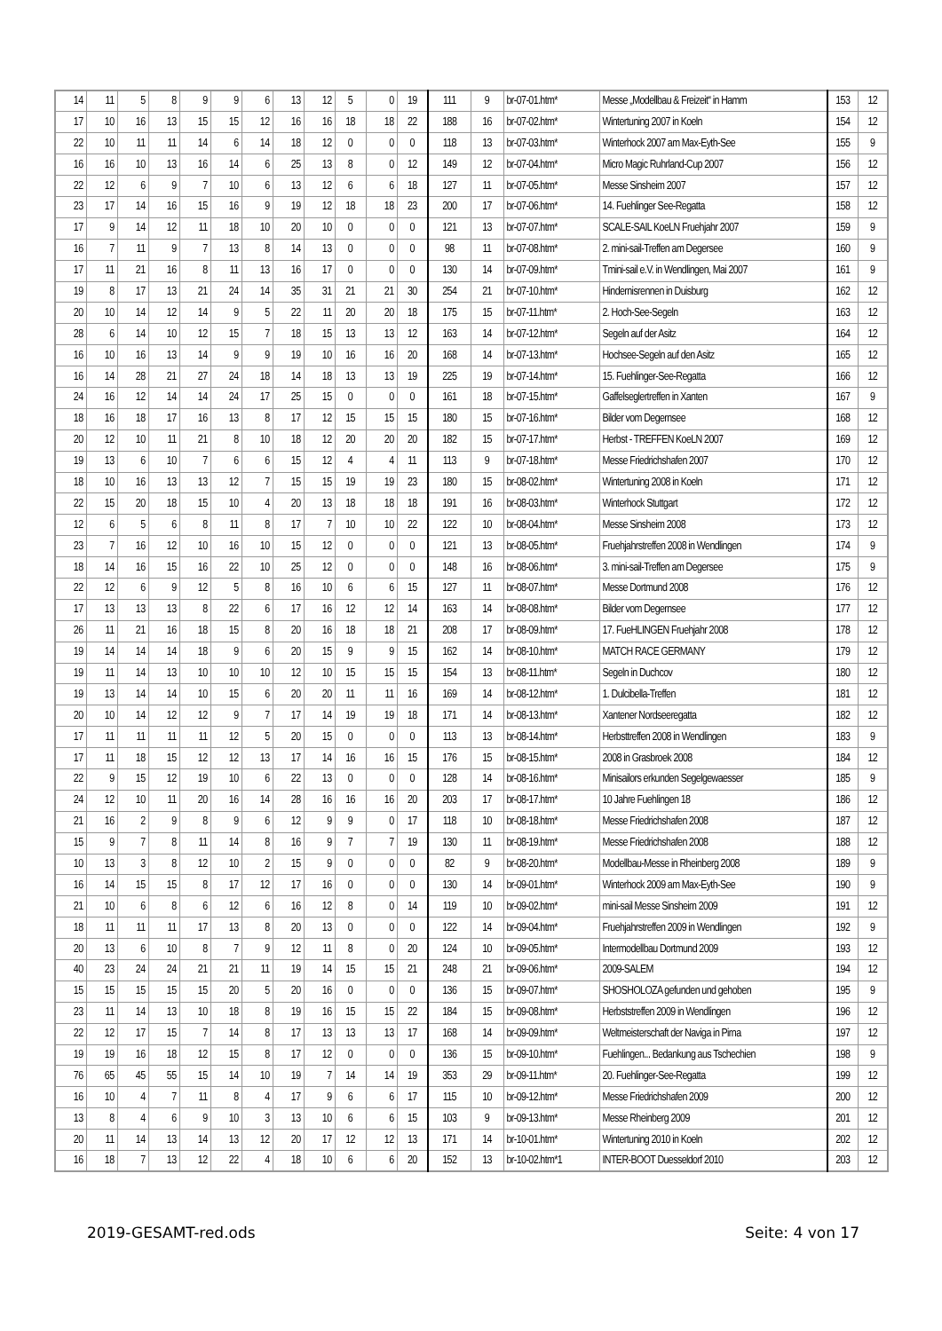| 14 | 11 | 5 | 8 | 9 | 9 | 6 | 13 | 12 | 5 | 0 | 19 | 111 | 9 | br-07-01.htm* | Messe „Modellbau & Freizeit“ in Hamm | 153 | 12 |
| 17 | 10 | 16 | 13 | 15 | 15 | 12 | 16 | 16 | 18 | 18 | 22 | 188 | 16 | br-07-02.htm* | Wintertuning 2007 in Koeln | 154 | 12 |
| 22 | 10 | 11 | 11 | 14 | 6 | 14 | 18 | 12 | 0 | 0 | 0 | 118 | 13 | br-07-03.htm* | Winterhock 2007 am Max-Eyth-See | 155 | 9 |
| 16 | 16 | 10 | 13 | 16 | 14 | 6 | 25 | 13 | 8 | 0 | 12 | 149 | 12 | br-07-04.htm* | Micro Magic Ruhrland-Cup 2007 | 156 | 12 |
| 22 | 12 | 6 | 9 | 7 | 10 | 6 | 13 | 12 | 6 | 6 | 18 | 127 | 11 | br-07-05.htm* | Messe Sinsheim 2007 | 157 | 12 |
| 23 | 17 | 14 | 16 | 15 | 16 | 9 | 19 | 12 | 18 | 18 | 23 | 200 | 17 | br-07-06.htm* | 14. Fuehlinger See-Regatta | 158 | 12 |
| 17 | 9 | 14 | 12 | 11 | 18 | 10 | 20 | 10 | 0 | 0 | 0 | 121 | 13 | br-07-07.htm* | SCALE-SAIL KoeLN Fruehjahr 2007 | 159 | 9 |
| 16 | 7 | 11 | 9 | 7 | 13 | 8 | 14 | 13 | 0 | 0 | 0 | 98 | 11 | br-07-08.htm* | 2. mini-sail-Treffen am Degersee | 160 | 9 |
| 17 | 11 | 21 | 16 | 8 | 11 | 13 | 16 | 17 | 0 | 0 | 0 | 130 | 14 | br-07-09.htm* | Tmini-sail e.V. in Wendlingen, Mai 2007 | 161 | 9 |
| 19 | 8 | 17 | 13 | 21 | 24 | 14 | 35 | 31 | 21 | 21 | 30 | 254 | 21 | br-07-10.htm* | Hindernisrennen in Duisburg | 162 | 12 |
| 20 | 10 | 14 | 12 | 14 | 9 | 5 | 22 | 11 | 20 | 20 | 18 | 175 | 15 | br-07-11.htm* | 2. Hoch-See-Segeln | 163 | 12 |
| 28 | 6 | 14 | 10 | 12 | 15 | 7 | 18 | 15 | 13 | 13 | 12 | 163 | 14 | br-07-12.htm* | Segeln auf der Asitz | 164 | 12 |
| 16 | 10 | 16 | 13 | 14 | 9 | 9 | 19 | 10 | 16 | 16 | 20 | 168 | 14 | br-07-13.htm* | Hochsee-Segeln auf den Asitz | 165 | 12 |
| 16 | 14 | 28 | 21 | 27 | 24 | 18 | 14 | 18 | 13 | 13 | 19 | 225 | 19 | br-07-14.htm* | 15. Fuehlinger-See-Regatta | 166 | 12 |
| 24 | 16 | 12 | 14 | 14 | 24 | 17 | 25 | 15 | 0 | 0 | 0 | 161 | 18 | br-07-15.htm* | Gaffelseglertreffen in Xanten | 167 | 9 |
| 18 | 16 | 18 | 17 | 16 | 13 | 8 | 17 | 12 | 15 | 15 | 15 | 180 | 15 | br-07-16.htm* | Bilder vom Degernsee | 168 | 12 |
| 20 | 12 | 10 | 11 | 21 | 8 | 10 | 18 | 12 | 20 | 20 | 20 | 182 | 15 | br-07-17.htm* | Herbst - TREFFEN KoeLN 2007 | 169 | 12 |
| 19 | 13 | 6 | 10 | 7 | 6 | 6 | 15 | 12 | 4 | 4 | 11 | 113 | 9 | br-07-18.htm* | Messe Friedrichshafen 2007 | 170 | 12 |
| 18 | 10 | 16 | 13 | 13 | 12 | 7 | 15 | 15 | 19 | 19 | 23 | 180 | 15 | br-08-02.htm* | Wintertuning 2008 in Koeln | 171 | 12 |
| 22 | 15 | 20 | 18 | 15 | 10 | 4 | 20 | 13 | 18 | 18 | 18 | 191 | 16 | br-08-03.htm* | Winterhock Stuttgart | 172 | 12 |
| 12 | 6 | 5 | 6 | 8 | 11 | 8 | 17 | 7 | 10 | 10 | 22 | 122 | 10 | br-08-04.htm* | Messe Sinsheim 2008 | 173 | 12 |
| 23 | 7 | 16 | 12 | 10 | 16 | 10 | 15 | 12 | 0 | 0 | 0 | 121 | 13 | br-08-05.htm* | Fruehjahrstreffen 2008 in Wendlingen | 174 | 9 |
| 18 | 14 | 16 | 15 | 16 | 22 | 10 | 25 | 12 | 0 | 0 | 0 | 148 | 16 | br-08-06.htm* | 3. mini-sail-Treffen am Degersee | 175 | 9 |
| 22 | 12 | 6 | 9 | 12 | 5 | 8 | 16 | 10 | 6 | 6 | 15 | 127 | 11 | br-08-07.htm* | Messe Dortmund 2008 | 176 | 12 |
| 17 | 13 | 13 | 13 | 8 | 22 | 6 | 17 | 16 | 12 | 12 | 14 | 163 | 14 | br-08-08.htm* | Bilder vom Degernsee | 177 | 12 |
| 26 | 11 | 21 | 16 | 18 | 15 | 8 | 20 | 16 | 18 | 18 | 21 | 208 | 17 | br-08-09.htm* | 17. FueHLINGEN Fruehjahr 2008 | 178 | 12 |
| 19 | 14 | 14 | 14 | 18 | 9 | 6 | 20 | 15 | 9 | 9 | 15 | 162 | 14 | br-08-10.htm* | MATCH RACE GERMANY | 179 | 12 |
| 19 | 11 | 14 | 13 | 10 | 10 | 10 | 12 | 10 | 15 | 15 | 15 | 154 | 13 | br-08-11.htm* | Segeln in Duchcov | 180 | 12 |
| 19 | 13 | 14 | 14 | 10 | 15 | 6 | 20 | 20 | 11 | 11 | 16 | 169 | 14 | br-08-12.htm* | 1. Dulcibella-Treffen | 181 | 12 |
| 20 | 10 | 14 | 12 | 12 | 9 | 7 | 17 | 14 | 19 | 19 | 18 | 171 | 14 | br-08-13.htm* | Xantener Nordseeregatta | 182 | 12 |
| 17 | 11 | 11 | 11 | 11 | 12 | 5 | 20 | 15 | 0 | 0 | 0 | 113 | 13 | br-08-14.htm* | Herbsttreffen 2008 in Wendlingen | 183 | 9 |
| 17 | 11 | 18 | 15 | 12 | 12 | 13 | 17 | 14 | 16 | 16 | 15 | 176 | 15 | br-08-15.htm* | 2008 in Grasbroek 2008 | 184 | 12 |
| 22 | 9 | 15 | 12 | 19 | 10 | 6 | 22 | 13 | 0 | 0 | 0 | 128 | 14 | br-08-16.htm* | Minisailors erkunden Segelgewaesser | 185 | 9 |
| 24 | 12 | 10 | 11 | 20 | 16 | 14 | 28 | 16 | 16 | 16 | 20 | 203 | 17 | br-08-17.htm* | 10 Jahre Fuehlingen 18 | 186 | 12 |
| 21 | 16 | 2 | 9 | 8 | 9 | 6 | 12 | 9 | 9 | 0 | 17 | 118 | 10 | br-08-18.htm* | Messe Friedrichshafen 2008 | 187 | 12 |
| 15 | 9 | 7 | 8 | 11 | 14 | 8 | 16 | 9 | 7 | 7 | 19 | 130 | 11 | br-08-19.htm* | Messe Friedrichshafen 2008 | 188 | 12 |
| 10 | 13 | 3 | 8 | 12 | 10 | 2 | 15 | 9 | 0 | 0 | 0 | 82 | 9 | br-08-20.htm* | Modellbau-Messe in Rheinberg 2008 | 189 | 9 |
| 16 | 14 | 15 | 15 | 8 | 17 | 12 | 17 | 16 | 0 | 0 | 0 | 130 | 14 | br-09-01.htm* | Winterhock 2009 am Max-Eyth-See | 190 | 9 |
| 21 | 10 | 6 | 8 | 6 | 12 | 6 | 16 | 12 | 8 | 0 | 14 | 119 | 10 | br-09-02.htm* | mini-sail Messe Sinsheim 2009 | 191 | 12 |
| 18 | 11 | 11 | 11 | 17 | 13 | 8 | 20 | 13 | 0 | 0 | 0 | 122 | 14 | br-09-04.htm* | Fruehjahrstreffen 2009 in Wendlingen | 192 | 9 |
| 20 | 13 | 6 | 10 | 8 | 7 | 9 | 12 | 11 | 8 | 0 | 20 | 124 | 10 | br-09-05.htm* | Intermodellbau Dortmund 2009 | 193 | 12 |
| 40 | 23 | 24 | 24 | 21 | 21 | 11 | 19 | 14 | 15 | 15 | 21 | 248 | 21 | br-09-06.htm* | 2009-SALEM | 194 | 12 |
| 15 | 15 | 15 | 15 | 15 | 20 | 5 | 20 | 16 | 0 | 0 | 0 | 136 | 15 | br-09-07.htm* | SHOSHOLOZA gefunden und gehoben | 195 | 9 |
| 23 | 11 | 14 | 13 | 10 | 18 | 8 | 19 | 16 | 15 | 15 | 22 | 184 | 15 | br-09-08.htm* | Herbststreffen 2009 in Wendlingen | 196 | 12 |
| 22 | 12 | 17 | 15 | 7 | 14 | 8 | 17 | 13 | 13 | 13 | 17 | 168 | 14 | br-09-09.htm* | Weltmeisterschaft der Naviga in Pirna | 197 | 12 |
| 19 | 19 | 16 | 18 | 12 | 15 | 8 | 17 | 12 | 0 | 0 | 0 | 136 | 15 | br-09-10.htm* | Fuehlingen... Bedankung aus Tschechien | 198 | 9 |
| 76 | 65 | 45 | 55 | 15 | 14 | 10 | 19 | 7 | 14 | 14 | 19 | 353 | 29 | br-09-11.htm* | 20. Fuehlinger-See-Regatta | 199 | 12 |
| 16 | 10 | 4 | 7 | 11 | 8 | 4 | 17 | 9 | 6 | 6 | 17 | 115 | 10 | br-09-12.htm* | Messe Friedrichshafen 2009 | 200 | 12 |
| 13 | 8 | 4 | 6 | 9 | 10 | 3 | 13 | 10 | 6 | 6 | 15 | 103 | 9 | br-09-13.htm* | Messe Rheinberg 2009 | 201 | 12 |
| 20 | 11 | 14 | 13 | 14 | 13 | 12 | 20 | 17 | 12 | 12 | 13 | 171 | 14 | br-10-01.htm* | Wintertuning 2010 in Koeln | 202 | 12 |
| 16 | 18 | 7 | 13 | 12 | 22 | 4 | 18 | 10 | 6 | 6 | 20 | 152 | 13 | br-10-02.htm*1 | INTER-BOOT Duesseldorf 2010 | 203 | 12 |
2019-GESAMT-red.ods Seite: 4 von 17